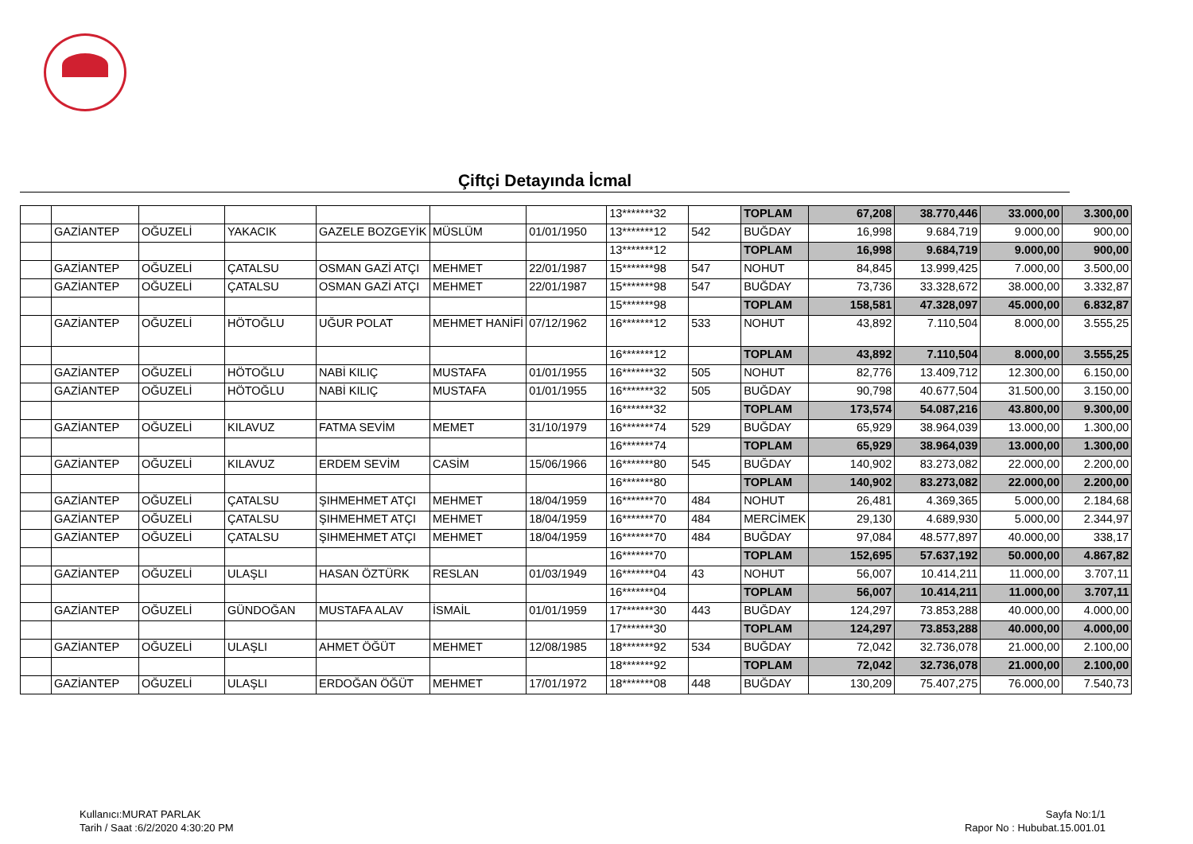Çiftçi Detayında İcmal
| | | | | | | | 13*******32 | | TOPLAM | 67,208 | 38.770,446 | 33.000,00 | 3.300,00 |
| | GAZİANTEP | OĞUZELİ | YAKACIK | GAZELE BOZGEYİK | MÜSLÜM | 01/01/1950 | 13*******12 | 542 | BUĞDAY | 16,998 | 9.684,719 | 9.000,00 | 900,00 |
| | | | | | | | 13*******12 | | TOPLAM | 16,998 | 9.684,719 | 9.000,00 | 900,00 |
| | GAZİANTEP | OĞUZELİ | ÇATALSU | OSMAN GAZİ ATÇI | MEHMET | 22/01/1987 | 15*******98 | 547 | NOHUT | 84,845 | 13.999,425 | 7.000,00 | 3.500,00 |
| | GAZİANTEP | OĞUZELİ | ÇATALSU | OSMAN GAZİ ATÇI | MEHMET | 22/01/1987 | 15*******98 | 547 | BUĞDAY | 73,736 | 33.328,672 | 38.000,00 | 3.332,87 |
| | | | | | | | 15*******98 | | TOPLAM | 158,581 | 47.328,097 | 45.000,00 | 6.832,87 |
| | GAZİANTEP | OĞUZELİ | HÖTOĞLU | UĞUR POLAT | MEHMET HANİFİ | 07/12/1962 | 16*******12 | 533 | NOHUT | 43,892 | 7.110,504 | 8.000,00 | 3.555,25 |
| | | | | | | | 16*******12 | | TOPLAM | 43,892 | 7.110,504 | 8.000,00 | 3.555,25 |
| | GAZİANTEP | OĞUZELİ | HÖTOĞLU | NABİ KILIÇ | MUSTAFA | 01/01/1955 | 16*******32 | 505 | NOHUT | 82,776 | 13.409,712 | 12.300,00 | 6.150,00 |
| | GAZİANTEP | OĞUZELİ | HÖTOĞLU | NABİ KILIÇ | MUSTAFA | 01/01/1955 | 16*******32 | 505 | BUĞDAY | 90,798 | 40.677,504 | 31.500,00 | 3.150,00 |
| | | | | | | | 16*******32 | | TOPLAM | 173,574 | 54.087,216 | 43.800,00 | 9.300,00 |
| | GAZİANTEP | OĞUZELİ | KILAVUZ | FATMA SEVİM | MEMET | 31/10/1979 | 16*******74 | 529 | BUĞDAY | 65,929 | 38.964,039 | 13.000,00 | 1.300,00 |
| | | | | | | | 16*******74 | | TOPLAM | 65,929 | 38.964,039 | 13.000,00 | 1.300,00 |
| | GAZİANTEP | OĞUZELİ | KILAVUZ | ERDEM SEVİM | CASİM | 15/06/1966 | 16*******80 | 545 | BUĞDAY | 140,902 | 83.273,082 | 22.000,00 | 2.200,00 |
| | | | | | | | 16*******80 | | TOPLAM | 140,902 | 83.273,082 | 22.000,00 | 2.200,00 |
| | GAZİANTEP | OĞUZELİ | ÇATALSU | ŞIHMEHMET ATÇI | MEHMET | 18/04/1959 | 16*******70 | 484 | NOHUT | 26,481 | 4.369,365 | 5.000,00 | 2.184,68 |
| | GAZİANTEP | OĞUZELİ | ÇATALSU | ŞIHMEHMET ATÇI | MEHMET | 18/04/1959 | 16*******70 | 484 | MERCİMEK | 29,130 | 4.689,930 | 5.000,00 | 2.344,97 |
| | GAZİANTEP | OĞUZELİ | ÇATALSU | ŞIHMEHMET ATÇI | MEHMET | 18/04/1959 | 16*******70 | 484 | BUĞDAY | 97,084 | 48.577,897 | 40.000,00 | 338,17 |
| | | | | | | | 16*******70 | | TOPLAM | 152,695 | 57.637,192 | 50.000,00 | 4.867,82 |
| | GAZİANTEP | OĞUZELİ | ULAŞLI | HASAN ÖZTÜRK | RESLAN | 01/03/1949 | 16*******04 | 43 | NOHUT | 56,007 | 10.414,211 | 11.000,00 | 3.707,11 |
| | | | | | | | 16*******04 | | TOPLAM | 56,007 | 10.414,211 | 11.000,00 | 3.707,11 |
| | GAZİANTEP | OĞUZELİ | GÜNDOĞAN | MUSTAFA ALAV | İSMAİL | 01/01/1959 | 17*******30 | 443 | BUĞDAY | 124,297 | 73.853,288 | 40.000,00 | 4.000,00 |
| | | | | | | | 17*******30 | | TOPLAM | 124,297 | 73.853,288 | 40.000,00 | 4.000,00 |
| | GAZİANTEP | OĞUZELİ | ULAŞLI | AHMET ÖĞÜT | MEHMET | 12/08/1985 | 18*******92 | 534 | BUĞDAY | 72,042 | 32.736,078 | 21.000,00 | 2.100,00 |
| | | | | | | | 18*******92 | | TOPLAM | 72,042 | 32.736,078 | 21.000,00 | 2.100,00 |
| | GAZİANTEP | OĞUZELİ | ULAŞLI | ERDOĞAN ÖĞÜT | MEHMET | 17/01/1972 | 18*******08 | 448 | BUĞDAY | 130,209 | 75.407,275 | 76.000,00 | 7.540,73 |
Kullanıcı:MURAT PARLAK
Tarih / Saat :6/2/2020 4:30:20 PM
Sayfa No:1/1
Rapor No : Hububat.15.001.01